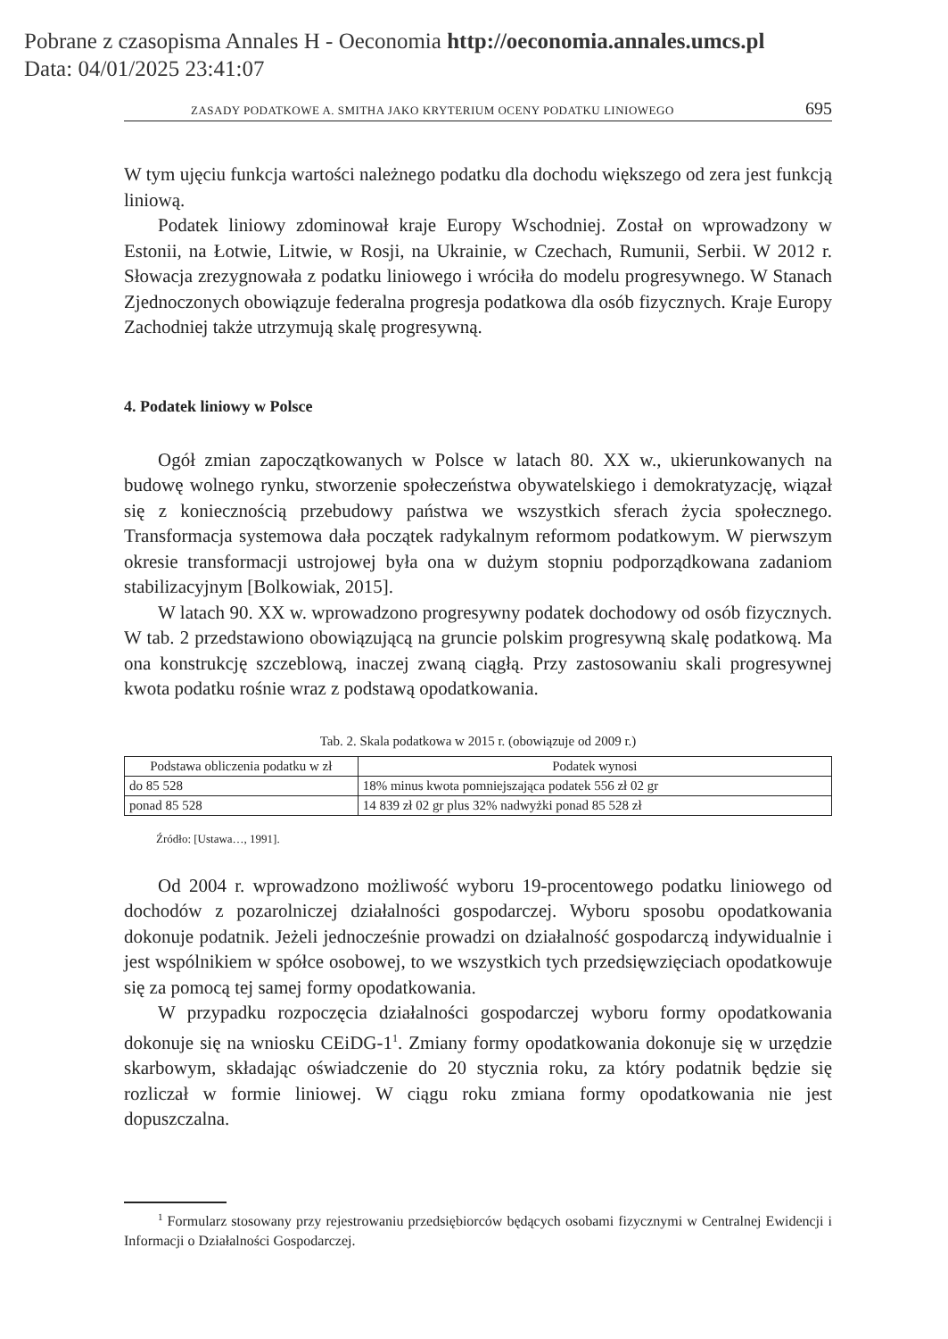Pobrane z czasopisma Annales H - Oeconomia http://oeconomia.annales.umcs.pl
Data: 04/01/2025 23:41:07
ZASADY PODATKOWE A. SMITHA JAKO KRYTERIUM OCENY PODATKU LINIOWEGO 695
W tym ujęciu funkcja wartości należnego podatku dla dochodu większego od zera jest funkcją liniową.
Podatek liniowy zdominował kraje Europy Wschodniej. Został on wprowadzony w Estonii, na Łotwie, Litwie, w Rosji, na Ukrainie, w Czechach, Rumunii, Serbii. W 2012 r. Słowacja zrezygnowała z podatku liniowego i wróciła do modelu progresywnego. W Stanach Zjednoczonych obowiązuje federalna progresja podatkowa dla osób fizycznych. Kraje Europy Zachodniej także utrzymują skalę progresywną.
4. Podatek liniowy w Polsce
Ogół zmian zapoczątkowanych w Polsce w latach 80. XX w., ukierunkowanych na budowę wolnego rynku, stworzenie społeczeństwa obywatelskiego i demokratyzację, wiązał się z koniecznością przebudowy państwa we wszystkich sferach życia społecznego. Transformacja systemowa dała początek radykalnym reformom podatkowym. W pierwszym okresie transformacji ustrojowej była ona w dużym stopniu podporządkowana zadaniom stabilizacyjnym [Bolkowiak, 2015].
W latach 90. XX w. wprowadzono progresywny podatek dochodowy od osób fizycznych. W tab. 2 przedstawiono obowiązującą na gruncie polskim progresywną skalę podatkową. Ma ona konstrukcję szczeblową, inaczej zwaną ciągłą. Przy zastosowaniu skali progresywnej kwota podatku rośnie wraz z podstawą opodatkowania.
Tab. 2. Skala podatkowa w 2015 r. (obowiązuje od 2009 r.)
| Podstawa obliczenia podatku w zł | Podatek wynosi |
| --- | --- |
| do 85 528 | 18% minus kwota pomniejszająca podatek 556 zł 02 gr |
| ponad 85 528 | 14 839 zł 02 gr plus 32% nadwyżki ponad 85 528 zł |
Źródło: [Ustawa…, 1991].
Od 2004 r. wprowadzono możliwość wyboru 19-procentowego podatku liniowego od dochodów z pozarolniczej działalności gospodarczej. Wyboru sposobu opodatkowania dokonuje podatnik. Jeżeli jednocześnie prowadzi on działalność gospodarczą indywidualnie i jest wspólnikiem w spółce osobowej, to we wszystkich tych przedsięwzięciach opodatkowuje się za pomocą tej samej formy opodatkowania.
W przypadku rozpoczęcia działalności gospodarczej wyboru formy opodatkowania dokonuje się na wniosku CEiDG-1<sup>1</sup>. Zmiany formy opodatkowania dokonuje się w urzędzie skarbowym, składając oświadczenie do 20 stycznia roku, za który podatnik będzie się rozliczał w formie liniowej. W ciągu roku zmiana formy opodatkowania nie jest dopuszczalna.
<sup>1</sup> Formularz stosowany przy rejestrowaniu przedsiębiorców będących osobami fizycznymi w Centralnej Ewidencji i Informacji o Działalności Gospodarczej.